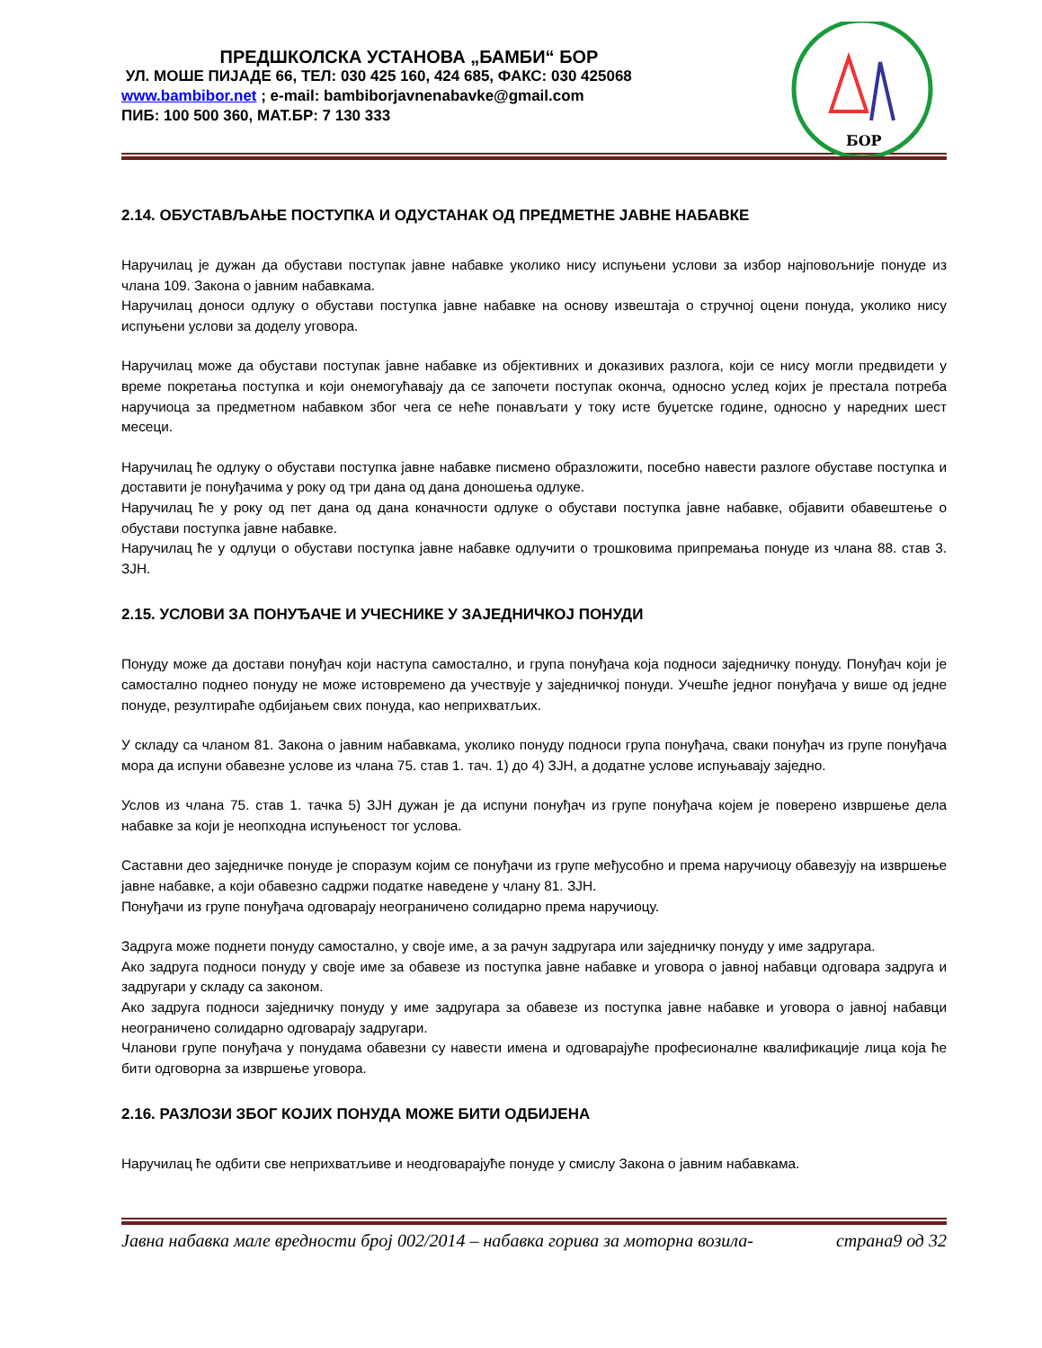ПРЕДШКОЛСКА УСТАНОВА „БАМБИ“ БОР
УЛ. МОШЕ ПИЈАДЕ 66, ТЕЛ: 030 425 160, 424 685, ФАКС: 030 425068
www.bambibor.net ; e-mail: bambiborjavnenabavke@gmail.com
ПИБ: 100 500 360, МАТ.БР: 7 130 333
БОР
2.14. ОБУСТАВЉАЊЕ ПОСТУПКА И ОДУСТАНАК ОД ПРЕДМЕТНЕ ЈАВНЕ НАБАВКЕ
Наручилац је дужан да обустави поступак јавне набавке уколико нису испуњени услови за избор најповољније понуде из члана 109. Закона о јавним набавкама.
Наручилац доноси одлуку о обустави поступка јавне набавке на основу извештаја о стручној оцени понуда, уколико нису испуњени услови за доделу уговора.
Наручилац може да обустави поступак јавне набавке из објективних и доказивих разлога, који се нису могли предвидети у време покретања поступка и који онемогућавају да се започети поступак оконча, односно услед којих је престала потреба наручиоца за предметном набавком због чега се неће понављати у току исте буџетске године, односно у наредних шест месеци.
Наручилац ће одлуку о обустави поступка јавне набавке писмено образложити, посебно навести разлоге обуставе поступка и доставити је понуђачима у року од три дана од дана доношења одлуке.
Наручилац ће у року од пет дана од дана коначности одлуке о обустави поступка јавне набавке, објавити обавештење о обустави поступка јавне набавке.
Наручилац ће у одлуци о обустави поступка јавне набавке одлучити о трошковима припремања понуде из члана 88. став 3. ЗЈН.
2.15. УСЛОВИ ЗА ПОНУЂАЧЕ И УЧЕСНИКЕ У ЗАЈЕДНИЧКОЈ ПОНУДИ
Понуду може да достави понуђач који наступа самостално, и група понуђача која подноси заједничку понуду. Понуђач који је самостално поднео понуду не може истовремено да учествује у заједничкој понуди. Учешће једног понуђача у више од једне понуде, резултираће одбијањем свих понуда, као неприхватљих.
У складу са чланом 81. Закона о јавним набавкама, уколико понуду подноси група понуђача, сваки понуђач из групе понуђача мора да испуни обавезне услове из члана 75. став 1. тач. 1) до 4) ЗЈН, а додатне услове испуњавају заједно.
Услов из члана 75. став 1. тачка 5) ЗЈН дужан је да испуни понуђач из групе понуђача којем је поверено извршење дела набавке за који је неопходна испуњеност тог услова.
Саставни део заједничке понуде је споразум којим се понуђачи из групе међусобно и према наручиоцу обавезују на извршење јавне набавке, а који обавезно садржи податке наведене у члану 81. ЗЈН.
Понуђачи из групе понуђача одговарају неограничено солидарно према наручиоцу.
Задруга може поднети понуду самостално, у своје име, а за рачун задругара или заједничку понуду у име задругара.
Ако задруга подноси понуду у своје име за обавезе из поступка јавне набавке и уговора о јавној набавци одговара задруга и задругари у складу са законом.
Ако задруга подноси заједничку понуду у име задругара за обавезе из поступка јавне набавке и уговора о јавној набавци неограничено солидарно одговарају задругари.
Чланови групе понуђача у понудама обавезни су навести имена и одговарајуће професионалне квалификације лица која ће бити одговорна за извршење уговора.
2.16. РАЗЛОЗИ ЗБОГ КОЈИХ ПОНУДА МОЖЕ БИТИ ОДБИЈЕНА
Наручилац ће одбити све неприхватљиве и неодговарајуће понуде у смислу Закона о јавним набавкама.
Јавна набавка мале вредности број 002/2014 – набавка горива за моторна возила- страна9 од 32